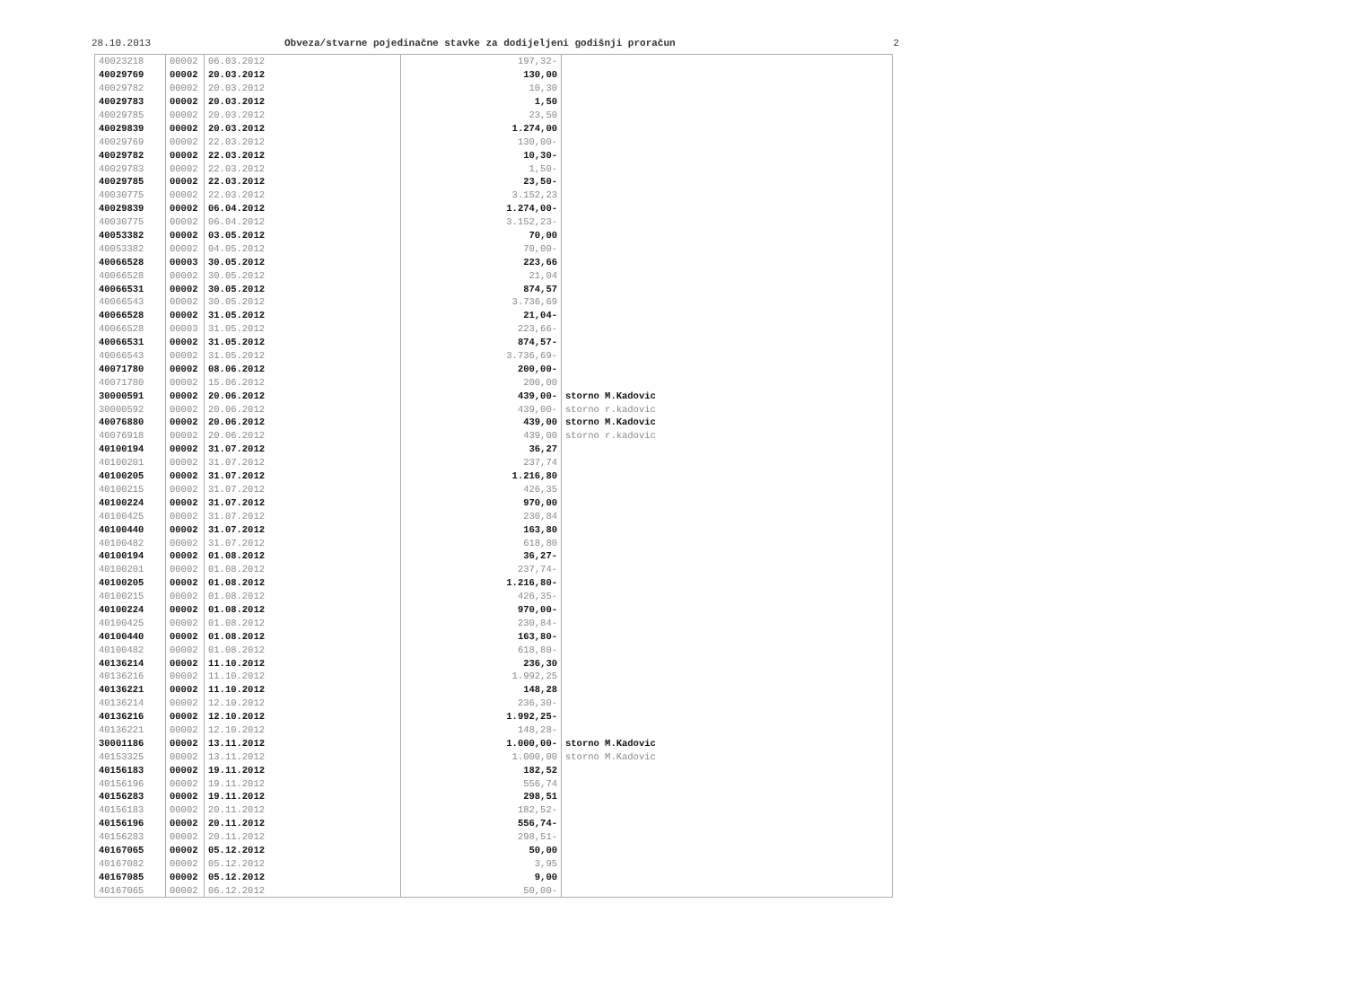28.10.2013 Obveza/stvarne pojedinačne stavke za dodijeljeni godišnji proračun 2
| 40023218 | 00002 | 06.03.2012 | 197,32- | |
| 40029769 | 00002 | 20.03.2012 | 130,00 | |
| 40029782 | 00002 | 20.03.2012 | 10,30 | |
| 40029783 | 00002 | 20.03.2012 | 1,50 | |
| 40029785 | 00002 | 20.03.2012 | 23,50 | |
| 40029839 | 00002 | 20.03.2012 | 1.274,00 | |
| 40029769 | 00002 | 22.03.2012 | 130,00- | |
| 40029782 | 00002 | 22.03.2012 | 10,30- | |
| 40029783 | 00002 | 22.03.2012 | 1,50- | |
| 40029785 | 00002 | 22.03.2012 | 23,50- | |
| 40030775 | 00002 | 22.03.2012 | 3.152,23 | |
| 40029839 | 00002 | 06.04.2012 | 1.274,00- | |
| 40030775 | 00002 | 06.04.2012 | 3.152,23- | |
| 40053382 | 00002 | 03.05.2012 | 70,00 | |
| 40053382 | 00002 | 04.05.2012 | 70,00- | |
| 40066528 | 00003 | 30.05.2012 | 223,66 | |
| 40066528 | 00002 | 30.05.2012 | 21,04 | |
| 40066531 | 00002 | 30.05.2012 | 874,57 | |
| 40066543 | 00002 | 30.05.2012 | 3.736,69 | |
| 40066528 | 00002 | 31.05.2012 | 21,04- | |
| 40066528 | 00003 | 31.05.2012 | 223,66- | |
| 40066531 | 00002 | 31.05.2012 | 874,57- | |
| 40066543 | 00002 | 31.05.2012 | 3.736,69- | |
| 40071780 | 00002 | 08.06.2012 | 200,00- | |
| 40071780 | 00002 | 15.06.2012 | 200,00 | |
| 30000591 | 00002 | 20.06.2012 | 439,00- | storno M.Kadovic |
| 30000592 | 00002 | 20.06.2012 | 439,00- | storno r.kadovic |
| 40076880 | 00002 | 20.06.2012 | 439,00 | storno M.Kadovic |
| 40076918 | 00002 | 20.06.2012 | 439,00 | storno r.kadovic |
| 40100194 | 00002 | 31.07.2012 | 36,27 | |
| 40100201 | 00002 | 31.07.2012 | 237,74 | |
| 40100205 | 00002 | 31.07.2012 | 1.216,80 | |
| 40100215 | 00002 | 31.07.2012 | 426,35 | |
| 40100224 | 00002 | 31.07.2012 | 970,00 | |
| 40100425 | 00002 | 31.07.2012 | 230,84 | |
| 40100440 | 00002 | 31.07.2012 | 163,80 | |
| 40100482 | 00002 | 31.07.2012 | 618,80 | |
| 40100194 | 00002 | 01.08.2012 | 36,27- | |
| 40100201 | 00002 | 01.08.2012 | 237,74- | |
| 40100205 | 00002 | 01.08.2012 | 1.216,80- | |
| 40100215 | 00002 | 01.08.2012 | 426,35- | |
| 40100224 | 00002 | 01.08.2012 | 970,00- | |
| 40100425 | 00002 | 01.08.2012 | 230,84- | |
| 40100440 | 00002 | 01.08.2012 | 163,80- | |
| 40100482 | 00002 | 01.08.2012 | 618,80- | |
| 40136214 | 00002 | 11.10.2012 | 236,30 | |
| 40136216 | 00002 | 11.10.2012 | 1.992,25 | |
| 40136221 | 00002 | 11.10.2012 | 148,28 | |
| 40136214 | 00002 | 12.10.2012 | 236,30- | |
| 40136216 | 00002 | 12.10.2012 | 1.992,25- | |
| 40136221 | 00002 | 12.10.2012 | 148,28- | |
| 30001186 | 00002 | 13.11.2012 | 1.000,00- | storno M.Kadovic |
| 40153325 | 00002 | 13.11.2012 | 1.000,00 | storno M.Kadovic |
| 40156183 | 00002 | 19.11.2012 | 182,52 | |
| 40156196 | 00002 | 19.11.2012 | 556,74 | |
| 40156283 | 00002 | 19.11.2012 | 298,51 | |
| 40156183 | 00002 | 20.11.2012 | 182,52- | |
| 40156196 | 00002 | 20.11.2012 | 556,74- | |
| 40156283 | 00002 | 20.11.2012 | 298,51- | |
| 40167065 | 00002 | 05.12.2012 | 50,00 | |
| 40167082 | 00002 | 05.12.2012 | 3,95 | |
| 40167085 | 00002 | 05.12.2012 | 9,00 | |
| 40167065 | 00002 | 06.12.2012 | 50,00- | |